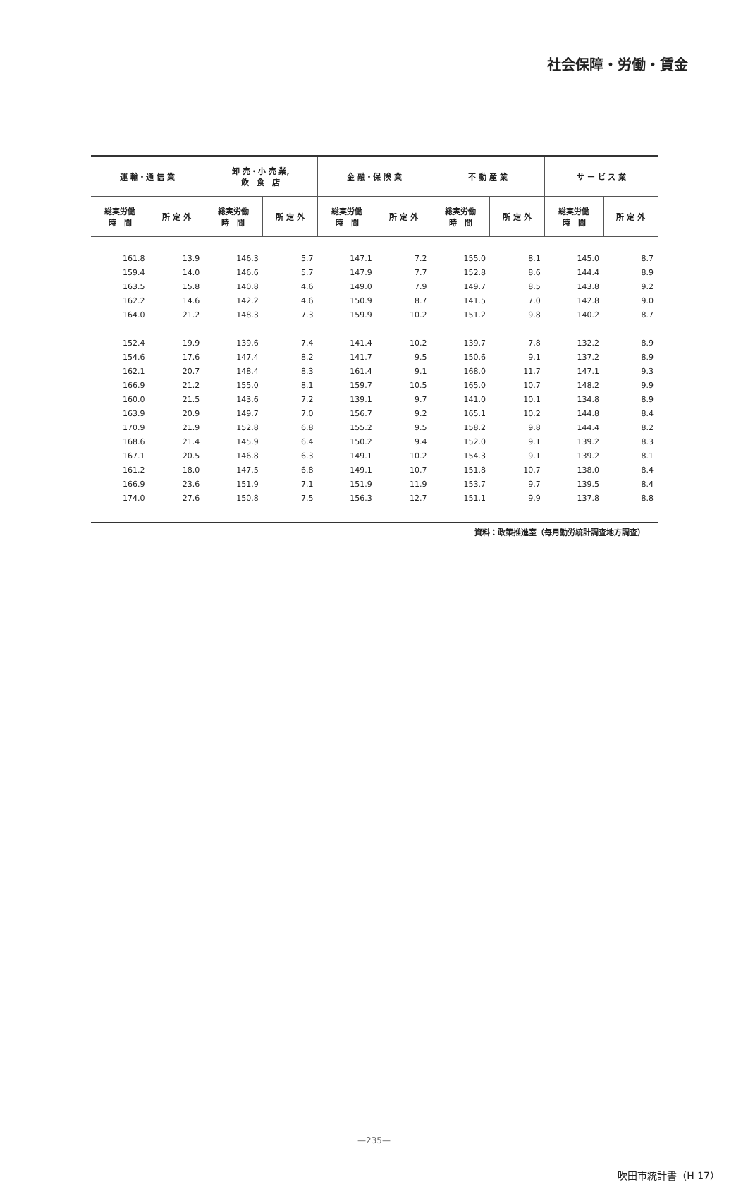社会保障・労働・賃金
| 運 輸・通 信 業 | | 卸 売・小 売 業, 飲 食 店 | | 金 融・保 険 業 | | 不 動 産 業 | | サ ー ビ ス 業 | |
| --- | --- | --- | --- | --- | --- | --- | --- | --- | --- |
| 総実労働 時 間 | 所 定 外 | 総実労働 時 間 | 所 定 外 | 総実労働 時 間 | 所 定 外 | 総実労働 時 間 | 所 定 外 | 総実労働 時 間 | 所 定 外 |
| 161.8 | 13.9 | 146.3 | 5.7 | 147.1 | 7.2 | 155.0 | 8.1 | 145.0 | 8.7 |
| 159.4 | 14.0 | 146.6 | 5.7 | 147.9 | 7.7 | 152.8 | 8.6 | 144.4 | 8.9 |
| 163.5 | 15.8 | 140.8 | 4.6 | 149.0 | 7.9 | 149.7 | 8.5 | 143.8 | 9.2 |
| 162.2 | 14.6 | 142.2 | 4.6 | 150.9 | 8.7 | 141.5 | 7.0 | 142.8 | 9.0 |
| 164.0 | 21.2 | 148.3 | 7.3 | 159.9 | 10.2 | 151.2 | 9.8 | 140.2 | 8.7 |
| 152.4 | 19.9 | 139.6 | 7.4 | 141.4 | 10.2 | 139.7 | 7.8 | 132.2 | 8.9 |
| 154.6 | 17.6 | 147.4 | 8.2 | 141.7 | 9.5 | 150.6 | 9.1 | 137.2 | 8.9 |
| 162.1 | 20.7 | 148.4 | 8.3 | 161.4 | 9.1 | 168.0 | 11.7 | 147.1 | 9.3 |
| 166.9 | 21.2 | 155.0 | 8.1 | 159.7 | 10.5 | 165.0 | 10.7 | 148.2 | 9.9 |
| 160.0 | 21.5 | 143.6 | 7.2 | 139.1 | 9.7 | 141.0 | 10.1 | 134.8 | 8.9 |
| 163.9 | 20.9 | 149.7 | 7.0 | 156.7 | 9.2 | 165.1 | 10.2 | 144.8 | 8.4 |
| 170.9 | 21.9 | 152.8 | 6.8 | 155.2 | 9.5 | 158.2 | 9.8 | 144.4 | 8.2 |
| 168.6 | 21.4 | 145.9 | 6.4 | 150.2 | 9.4 | 152.0 | 9.1 | 139.2 | 8.3 |
| 167.1 | 20.5 | 146.8 | 6.3 | 149.1 | 10.2 | 154.3 | 9.1 | 139.2 | 8.1 |
| 161.2 | 18.0 | 147.5 | 6.8 | 149.1 | 10.7 | 151.8 | 10.7 | 138.0 | 8.4 |
| 166.9 | 23.6 | 151.9 | 7.1 | 151.9 | 11.9 | 153.7 | 9.7 | 139.5 | 8.4 |
| 174.0 | 27.6 | 150.8 | 7.5 | 156.3 | 12.7 | 151.1 | 9.9 | 137.8 | 8.8 |
資料：政策推進室（毎月勤労統計調査地方調査）
—235—
吹田市統計書（H 17）